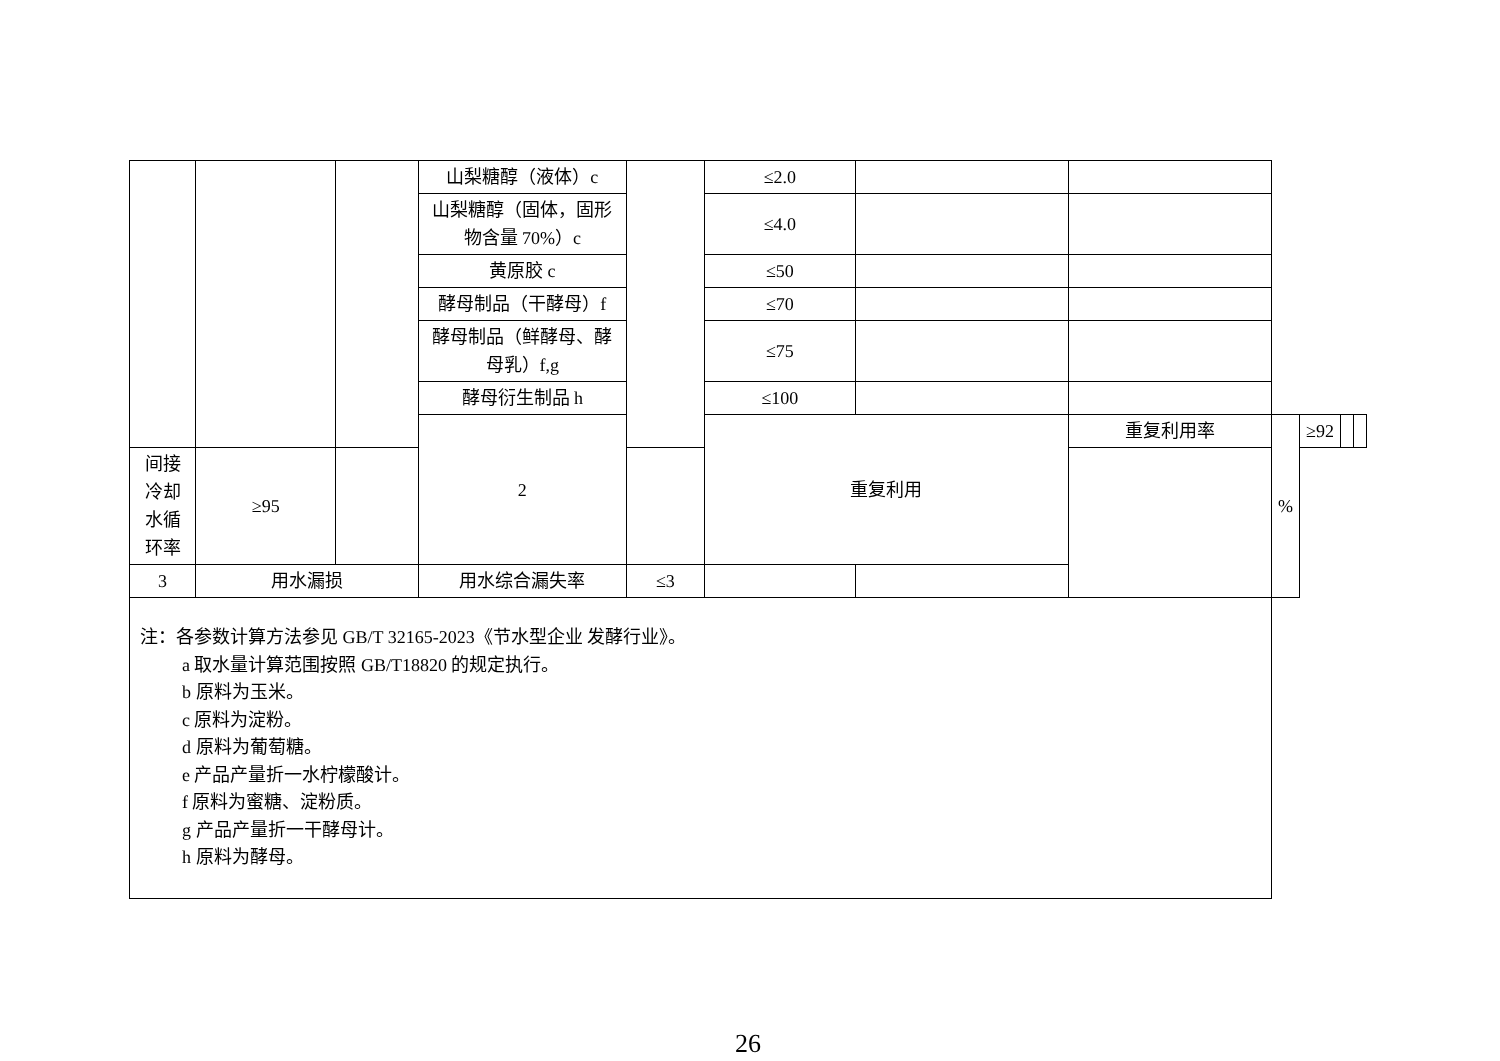| | | | 山梨糖醇（液体）c | | ≤2.0 | | | | | | |
| | | | 山梨糖醇（固体，固形物含量 70%）c | | ≤4.0 | | | | | | |
| | | | 黄原胶 c | | ≤50 | | | | | | |
| | | | 酵母制品（干酵母）f | | ≤70 | | | | | | |
| | | | 酵母制品（鲜酵母、酵母乳）f,g | | ≤75 | | | | | | |
| | | | 酵母衍生制品 h | | ≤100 | | | | | | |
| | | | 2 | | 重复利用 | | 重复利用率 | % | ≥92 | | |
| 间接冷却水循环率 | ≥95 | | | | | | | | | | |
| 3 | 用水漏损 | | 用水综合漏失率 | ≤3 | | | | | | | |
| 注：各参数计算方法参见 GB/T 32165-2023《节水型企业 发酵行业》。 a 取水量计算范围按照 GB/T18820 的规定执行。 b 原料为玉米。 c 原料为淀粉。 d 原料为葡萄糖。 e 产品产量折一水柠檬酸计。 f 原料为蜜糖、淀粉质。 g 产品产量折一干酵母计。 h 原料为酵母。 | | | | | | | | | | | |
26